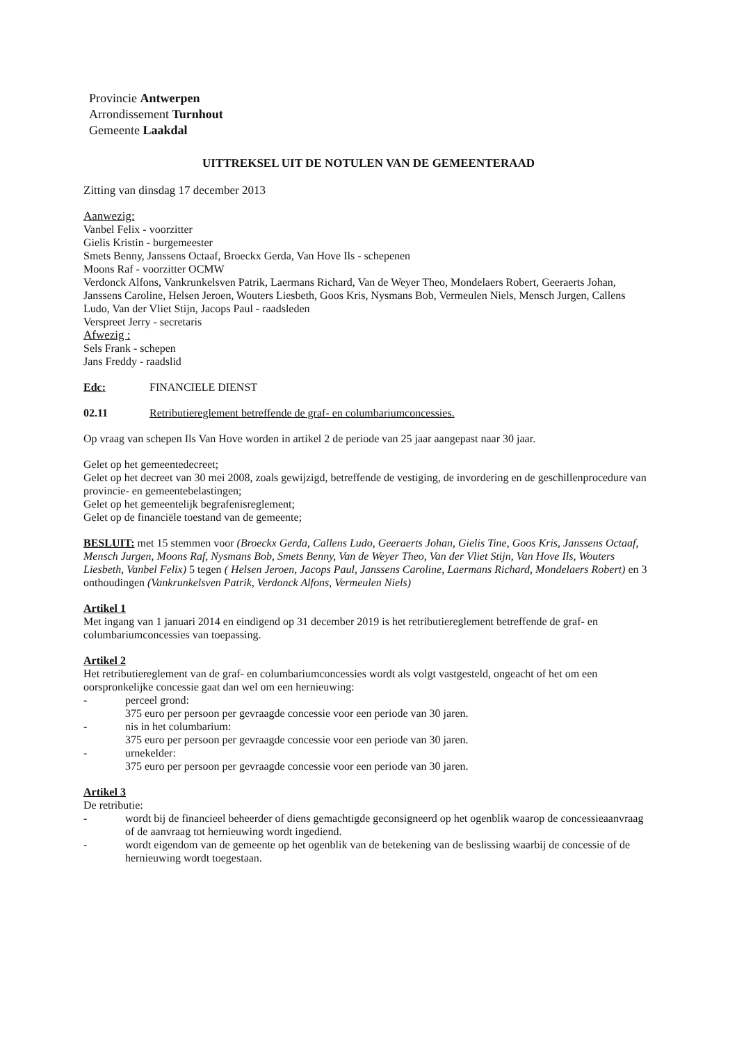Provincie Antwerpen
Arrondissement Turnhout
Gemeente Laakdal
UITTREKSEL UIT DE NOTULEN VAN DE GEMEENTERAAD
Zitting van dinsdag 17 december 2013
Aanwezig:
Vanbel Felix - voorzitter
Gielis Kristin - burgemeester
Smets Benny, Janssens Octaaf, Broeckx Gerda, Van Hove Ils - schepenen
Moons Raf - voorzitter OCMW
Verdonck Alfons, Vankrunkelsven Patrik, Laermans Richard, Van de Weyer Theo, Mondelaers Robert, Geeraerts Johan, Janssens Caroline, Helsen Jeroen, Wouters Liesbeth, Goos Kris, Nysmans Bob, Vermeulen Niels, Mensch Jurgen, Callens Ludo, Van der Vliet Stijn, Jacops Paul - raadsleden
Verspreet Jerry - secretaris
Afwezig :
Sels Frank - schepen
Jans Freddy - raadslid
Edc: FINANCIELE DIENST
02.11 Retributiereglement betreffende de graf- en columbariumconcessies.
Op vraag van schepen Ils Van Hove worden in artikel 2 de periode van 25 jaar aangepast naar 30 jaar.
Gelet op het gemeentedecreet;
Gelet op het decreet van 30 mei 2008, zoals gewijzigd, betreffende de vestiging, de invordering en de geschillenprocedure van provincie- en gemeentebelastingen;
Gelet op het gemeentelijk begrafenisreglement;
Gelet op de financiële toestand van de gemeente;
BESLUIT: met 15 stemmen voor (Broeckx Gerda, Callens Ludo, Geeraerts Johan, Gielis Tine, Goos Kris, Janssens Octaaf, Mensch Jurgen, Moons Raf, Nysmans Bob, Smets Benny, Van de Weyer Theo, Van der Vliet Stijn, Van Hove Ils, Wouters Liesbeth, Vanbel Felix) 5 tegen ( Helsen Jeroen, Jacops Paul, Janssens Caroline, Laermans Richard, Mondelaers Robert) en 3 onthoudingen (Vankrunkelsven Patrik, Verdonck Alfons, Vermeulen Niels)
Artikel 1
Met ingang van 1 januari 2014 en eindigend op 31 december 2019 is het retributiereglement betreffende de graf- en columbariumconcessies van toepassing.
Artikel 2
Het retributiereglement van de graf- en columbariumconcessies wordt als volgt vastgesteld, ongeacht of het om een oorspronkelijke concessie gaat dan wel om een hernieuwing:
- perceel grond:
375 euro per persoon per gevraagde concessie voor een periode van 30 jaren.
- nis in het columbarium:
375 euro per persoon per gevraagde concessie voor een periode van 30 jaren.
- urnekelder:
375 euro per persoon per gevraagde concessie voor een periode van 30 jaren.
Artikel 3
De retributie:
- wordt bij de financieel beheerder of diens gemachtigde geconsigneerd op het ogenblik waarop de concessieaanvraag of de aanvraag tot hernieuwing wordt ingediend.
- wordt eigendom van de gemeente op het ogenblik van de betekening van de beslissing waarbij de concessie of de hernieuwing wordt toegestaan.